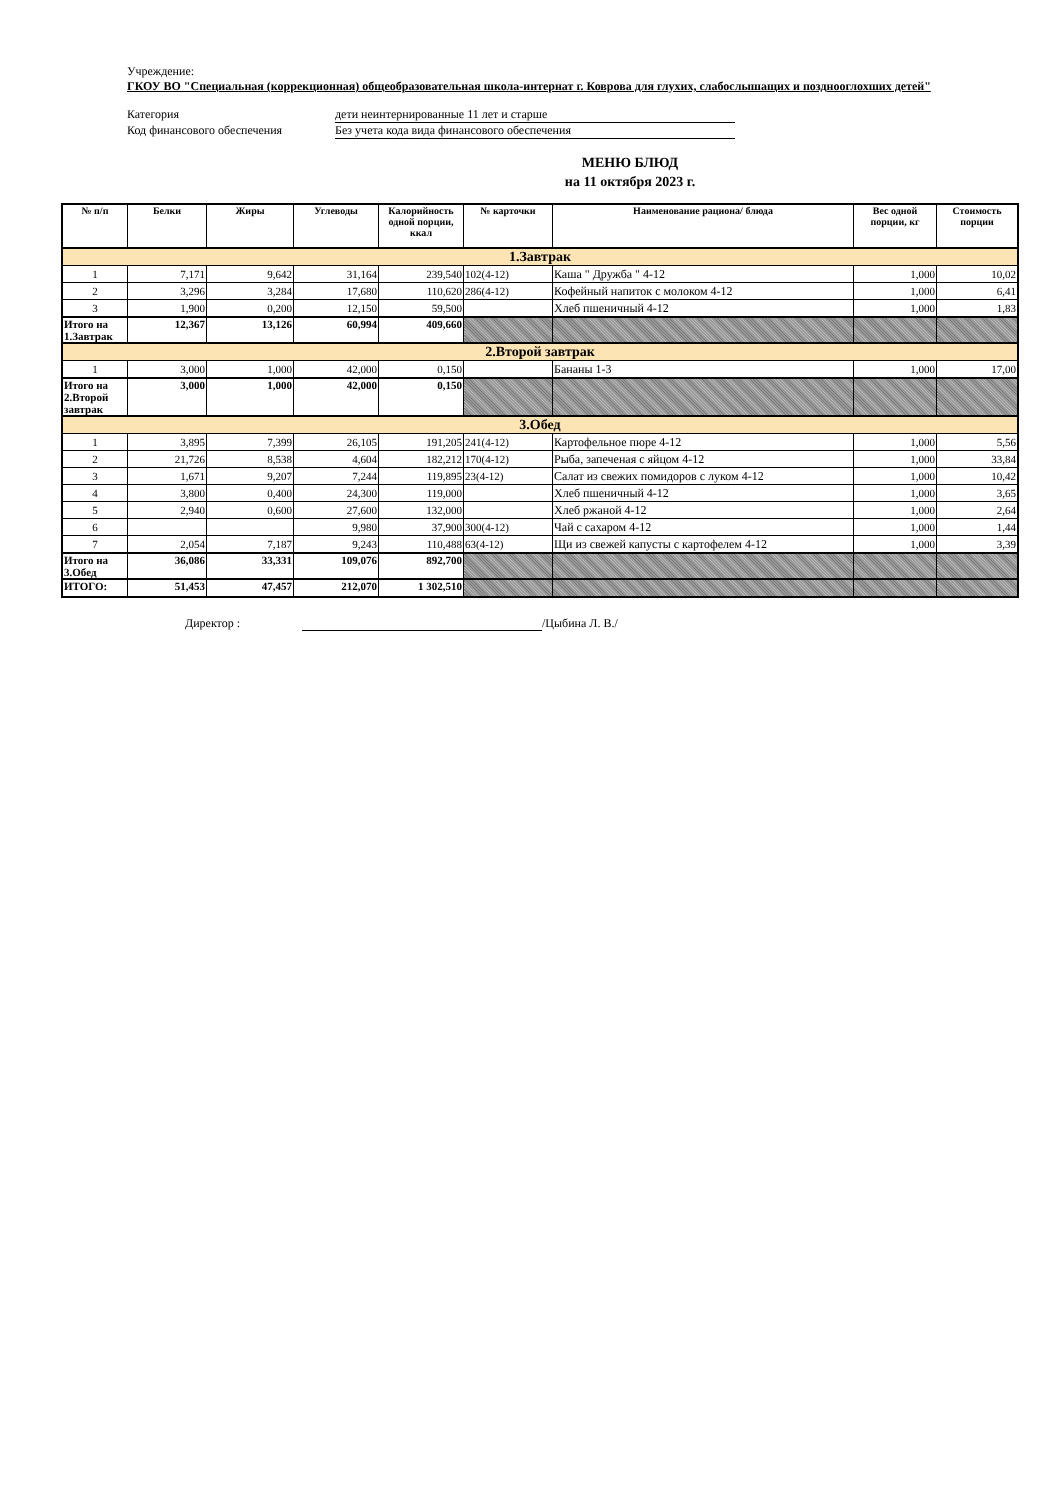Учреждение:
ГКОУ ВО "Специальная (коррекционная) общеобразовательная школа-интернат г. Коврова для глухих, слабослышащих и позднооглохших детей"
Категория дети неинтернированные 11 лет и старше
Код финансового обеспечения Без учета кода вида финансового обеспечения
МЕНЮ БЛЮД
на 11 октября 2023 г.
| № п/п | Белки | Жиры | Углеводы | Калорийность одной порции, ккал | № карточки | Наименование рациона/ блюда | Вес одной порции, кг | Стоимость порции |
| --- | --- | --- | --- | --- | --- | --- | --- | --- |
| 1.Завтрак | | | | | | | | |
| 1 | 7,171 | 9,642 | 31,164 | 239,540 | 102(4-12) | Каша " Дружба " 4-12 | 1,000 | 10,02 |
| 2 | 3,296 | 3,284 | 17,680 | 110,620 | 286(4-12) | Кофейный напиток с молоком 4-12 | 1,000 | 6,41 |
| 3 | 1,900 | 0,200 | 12,150 | 59,500 | | Хлеб пшеничный 4-12 | 1,000 | 1,83 |
| Итого на 1.Завтрак | 12,367 | 13,126 | 60,994 | 409,660 | | | | |
| 2.Второй завтрак | | | | | | | | |
| 1 | 3,000 | 1,000 | 42,000 | 0,150 | | Бананы 1-3 | 1,000 | 17,00 |
| Итого на 2.Второй завтрак | 3,000 | 1,000 | 42,000 | 0,150 | | | | |
| 3.Обед | | | | | | | | |
| 1 | 3,895 | 7,399 | 26,105 | 191,205 | 241(4-12) | Картофельное пюре 4-12 | 1,000 | 5,56 |
| 2 | 21,726 | 8,538 | 4,604 | 182,212 | 170(4-12) | Рыба, запеченая с яйцом 4-12 | 1,000 | 33,84 |
| 3 | 1,671 | 9,207 | 7,244 | 119,895 | 23(4-12) | Салат из свежих помидоров с луком 4-12 | 1,000 | 10,42 |
| 4 | 3,800 | 0,400 | 24,300 | 119,000 | | Хлеб пшеничный 4-12 | 1,000 | 3,65 |
| 5 | 2,940 | 0,600 | 27,600 | 132,000 | | Хлеб ржаной 4-12 | 1,000 | 2,64 |
| 6 | | | 9,980 | 37,900 | 300(4-12) | Чай с сахаром 4-12 | 1,000 | 1,44 |
| 7 | 2,054 | 7,187 | 9,243 | 110,488 | 63(4-12) | Щи из свежей капусты с картофелем 4-12 | 1,000 | 3,39 |
| Итого на 3.Обед | 36,086 | 33,331 | 109,076 | 892,700 | | | | |
| ИТОГО: | 51,453 | 47,457 | 212,070 | 1 302,510 | | | | |
Директор : /Цыбина Л. В./